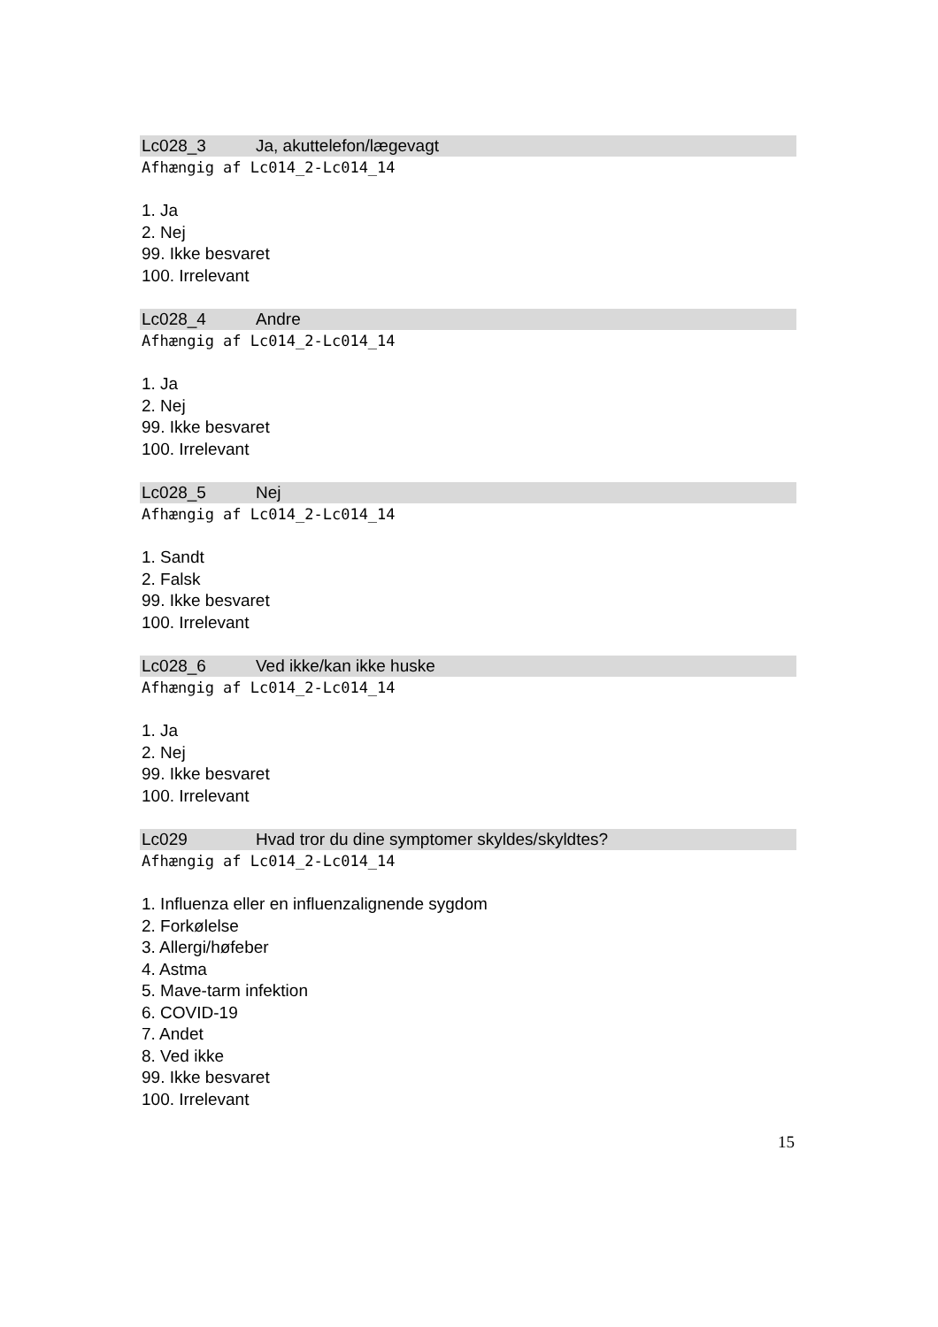Lc028_3 Ja, akuttelefon/lægevagt
Afhængig af Lc014_2-Lc014_14
1. Ja
2. Nej
99. Ikke besvaret
100. Irrelevant
Lc028_4 Andre
Afhængig af Lc014_2-Lc014_14
1. Ja
2. Nej
99. Ikke besvaret
100. Irrelevant
Lc028_5 Nej
Afhængig af Lc014_2-Lc014_14
1. Sandt
2. Falsk
99. Ikke besvaret
100. Irrelevant
Lc028_6 Ved ikke/kan ikke huske
Afhængig af Lc014_2-Lc014_14
1. Ja
2. Nej
99. Ikke besvaret
100. Irrelevant
Lc029 Hvad tror du dine symptomer skyldes/skyldtes?
Afhængig af Lc014_2-Lc014_14
1. Influenza eller en influenzalignende sygdom
2. Forkølelse
3. Allergi/høfeber
4. Astma
5. Mave-tarm infektion
6. COVID-19
7. Andet
8. Ved ikke
99. Ikke besvaret
100. Irrelevant
15